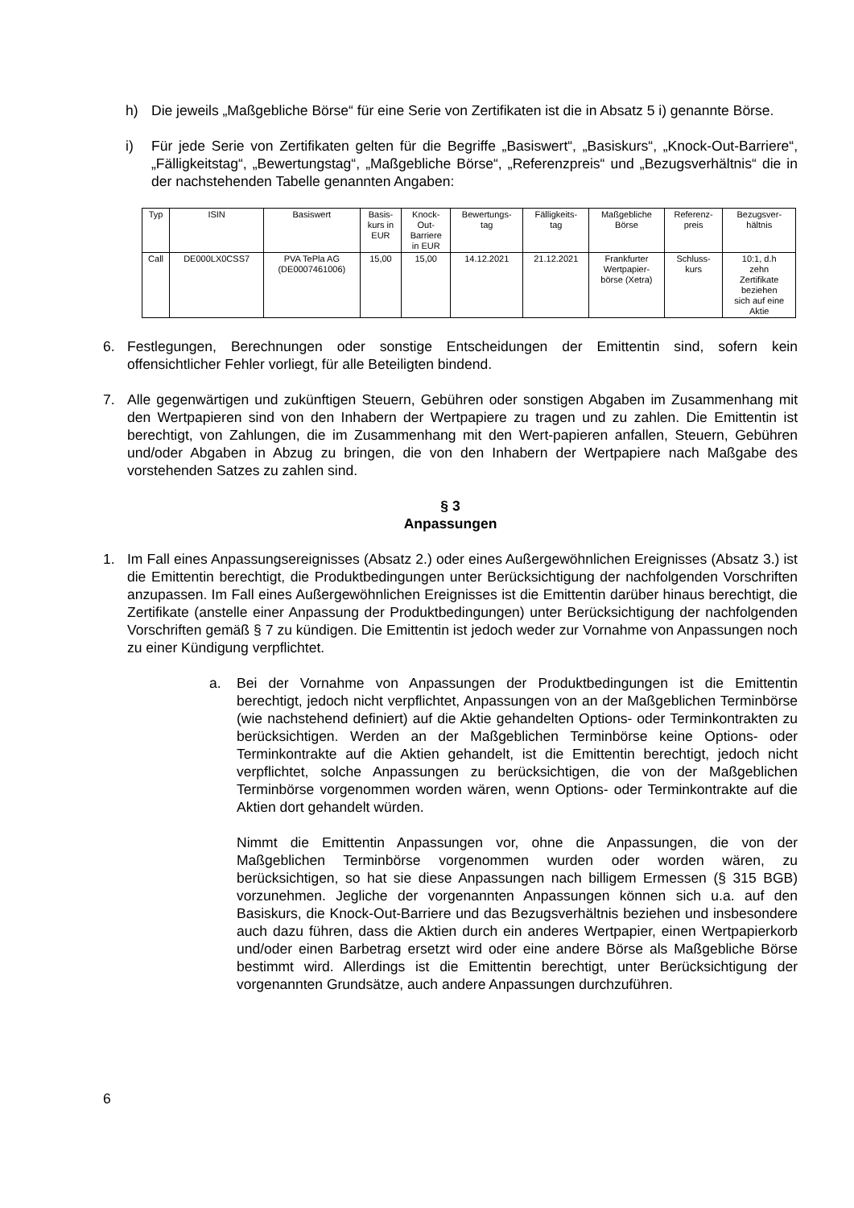h) Die jeweils „Maßgebliche Börse“ für eine Serie von Zertifikaten ist die in Absatz 5 i) genannte Börse.
i) Für jede Serie von Zertifikaten gelten für die Begriffe „Basiswert“, „Basiskurs“, „Knock-Out-Barriere“, „Fälligkeitstag“, „Bewertungstag“, „Maßgebliche Börse“, „Referenzpreis“ und „Bezugsverhältnis“ die in der nachstehenden Tabelle genannten Angaben:
| Typ | ISIN | Basiswert | Basis- kurs in EUR | Knock- Out- Barriere in EUR | Bewertungs- tag | Fälligkeits- tag | Maßgebliche Börse | Referenz- preis | Bezugsver- hältnis |
| --- | --- | --- | --- | --- | --- | --- | --- | --- | --- |
| Call | DE000LX0CSS7 | PVA TePla AG (DE0007461006) | 15,00 | 15,00 | 14.12.2021 | 21.12.2021 | Frankfurter Wertpapier- börse (Xetra) | Schluss- kurs | 10:1, d.h zehn Zertifikate beziehen sich auf eine Aktie |
6. Festlegungen, Berechnungen oder sonstige Entscheidungen der Emittentin sind, sofern kein offensichtlicher Fehler vorliegt, für alle Beteiligten bindend.
7. Alle gegenwärtigen und zukünftigen Steuern, Gebühren oder sonstigen Abgaben im Zusammenhang mit den Wertpapieren sind von den Inhabern der Wertpapiere zu tragen und zu zahlen. Die Emittentin ist berechtigt, von Zahlungen, die im Zusammenhang mit den Wert-papieren anfallen, Steuern, Gebühren und/oder Abgaben in Abzug zu bringen, die von den Inhabern der Wertpapiere nach Maßgabe des vorstehenden Satzes zu zahlen sind.
§ 3
Anpassungen
1. Im Fall eines Anpassungsereignisses (Absatz 2.) oder eines Außergewöhnlichen Ereignisses (Absatz 3.) ist die Emittentin berechtigt, die Produktbedingungen unter Berücksichtigung der nachfolgenden Vorschriften anzupassen. Im Fall eines Außergewöhnlichen Ereignisses ist die Emittentin darüber hinaus berechtigt, die Zertifikate (anstelle einer Anpassung der Produktbedingungen) unter Berücksichtigung der nachfolgenden Vorschriften gemäß § 7 zu kündigen. Die Emittentin ist jedoch weder zur Vornahme von Anpassungen noch zu einer Kündigung verpflichtet.
a. Bei der Vornahme von Anpassungen der Produktbedingungen ist die Emittentin berechtigt, jedoch nicht verpflichtet, Anpassungen von an der Maßgeblichen Terminbörse (wie nachstehend definiert) auf die Aktie gehandelten Options- oder Terminkontrakten zu berücksichtigen. Werden an der Maßgeblichen Terminbörse keine Options- oder Terminkontrakte auf die Aktien gehandelt, ist die Emittentin berechtigt, jedoch nicht verpflichtet, solche Anpassungen zu berücksichtigen, die von der Maßgeblichen Terminbörse vorgenommen worden wären, wenn Options- oder Terminkontrakte auf die Aktien dort gehandelt würden.
Nimmt die Emittentin Anpassungen vor, ohne die Anpassungen, die von der Maßgeblichen Terminbörse vorgenommen wurden oder worden wären, zu berücksichtigen, so hat sie diese Anpassungen nach billigem Ermessen (§ 315 BGB) vorzunehmen. Jegliche der vorgenannten Anpassungen können sich u.a. auf den Basiskurs, die Knock-Out-Barriere und das Bezugsverhältnis beziehen und insbesondere auch dazu führen, dass die Aktien durch ein anderes Wertpapier, einen Wertpapierkorb und/oder einen Barbetrag ersetzt wird oder eine andere Börse als Maßgebliche Börse bestimmt wird. Allerdings ist die Emittentin berechtigt, unter Berücksichtigung der vorgenannten Grundsätze, auch andere Anpassungen durchzuführen.
6